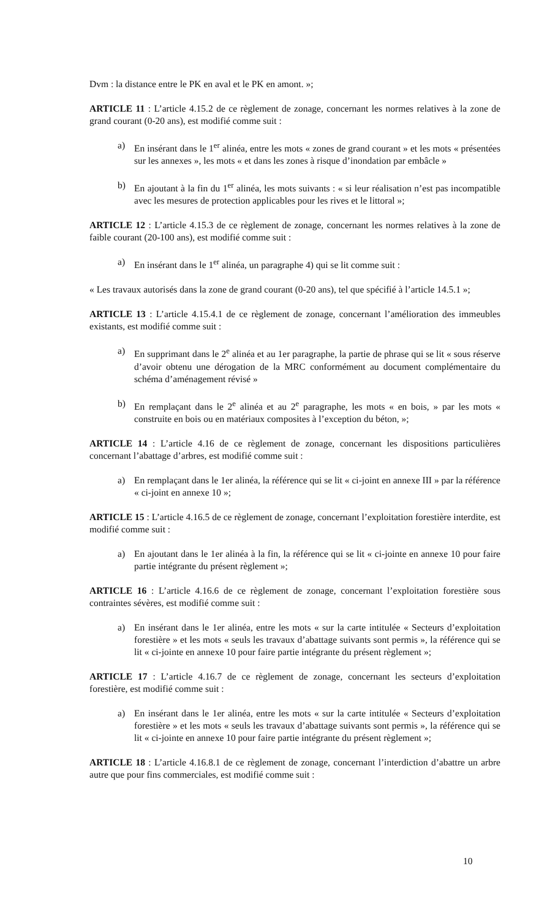Dvm : la distance entre le PK en aval et le PK en amont. »;
ARTICLE 11 : L’article 4.15.2 de ce règlement de zonage, concernant les normes relatives à la zone de grand courant (0-20 ans), est modifié comme suit :
a) En insérant dans le 1<sup>er</sup> alinéa, entre les mots « zones de grand courant » et les mots « présentées sur les annexes », les mots « et dans les zones à risque d’inondation par embâcle »
b) En ajoutant à la fin du 1<sup>er</sup> alinéa, les mots suivants : « si leur réalisation n’est pas incompatible avec les mesures de protection applicables pour les rives et le littoral »;
ARTICLE 12 : L’article 4.15.3 de ce règlement de zonage, concernant les normes relatives à la zone de faible courant (20-100 ans), est modifié comme suit :
a) En insérant dans le 1<sup>er</sup> alinéa, un paragraphe 4) qui se lit comme suit :
« Les travaux autorisés dans la zone de grand courant (0-20 ans), tel que spécifié à l’article 14.5.1 »;
ARTICLE 13 : L’article 4.15.4.1 de ce règlement de zonage, concernant l’amélioration des immeubles existants, est modifié comme suit :
a) En supprimant dans le 2<sup>e</sup> alinéa et au 1er paragraphe, la partie de phrase qui se lit « sous réserve d’avoir obtenu une dérogation de la MRC conformément au document complémentaire du schéma d’aménagement révisé »
b) En remplaçant dans le 2<sup>e</sup> alinéa et au 2<sup>e</sup> paragraphe, les mots « en bois, » par les mots « construite en bois ou en matériaux composites à l’exception du béton, »;
ARTICLE 14 : L’article 4.16 de ce règlement de zonage, concernant les dispositions particulières concernant l’abattage d’arbres, est modifié comme suit :
a) En remplaçant dans le 1er alinéa, la référence qui se lit « ci-joint en annexe III » par la référence « ci-joint en annexe 10 »;
ARTICLE 15 : L’article 4.16.5 de ce règlement de zonage, concernant l’exploitation forestière interdite, est modifié comme suit :
a) En ajoutant dans le 1er alinéa à la fin, la référence qui se lit « ci-jointe en annexe 10 pour faire partie intégrante du présent règlement »;
ARTICLE 16 : L’article 4.16.6 de ce règlement de zonage, concernant l’exploitation forestière sous contraintes sévères, est modifié comme suit :
a) En insérant dans le 1er alinéa, entre les mots « sur la carte intitulée « Secteurs d’exploitation forestière » et les mots « seuls les travaux d’abattage suivants sont permis », la référence qui se lit « ci-jointe en annexe 10 pour faire partie intégrante du présent règlement »;
ARTICLE 17 : L’article 4.16.7 de ce règlement de zonage, concernant les secteurs d’exploitation forestière, est modifié comme suit :
a) En insérant dans le 1er alinéa, entre les mots « sur la carte intitulée « Secteurs d’exploitation forestière » et les mots « seuls les travaux d’abattage suivants sont permis », la référence qui se lit « ci-jointe en annexe 10 pour faire partie intégrante du présent règlement »;
ARTICLE 18 : L’article 4.16.8.1 de ce règlement de zonage, concernant l’interdiction d’abattre un arbre autre que pour fins commerciales, est modifié comme suit :
10